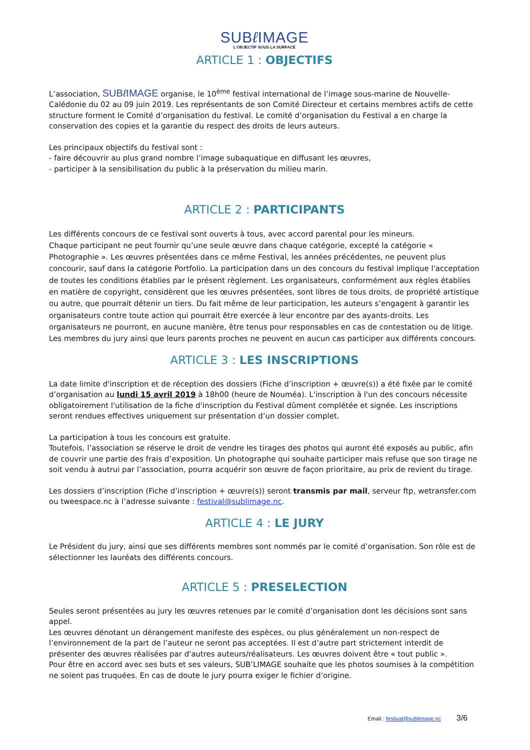SUBℓ IMAGE
L'OBJECTIF SOUS LA SURFACE
ARTICLE 1 : OBJECTIFS
L’association, SUBℓ IMAGE organise, le 10<sup>ème</sup> festival international de l’image sous-marine de Nouvelle-Calédonie du 02 au 09 juin 2019. Les représentants de son Comité Directeur et certains membres actifs de cette structure forment le Comité d’organisation du festival. Le comité d’organisation du Festival a en charge la conservation des copies et la garantie du respect des droits de leurs auteurs.
Les principaux objectifs du festival sont :
- faire découvrir au plus grand nombre l’image subaquatique en diffusant les œuvres,
- participer à la sensibilisation du public à la préservation du milieu marin.
ARTICLE 2 : PARTICIPANTS
Les différents concours de ce festival sont ouverts à tous, avec accord parental pour les mineurs.
Chaque participant ne peut fournir qu’une seule œuvre dans chaque catégorie, excepté la catégorie « Photographie ». Les œuvres présentées dans ce même Festival, les années précédentes, ne peuvent plus concourir, sauf dans la catégorie Portfolio. La participation dans un des concours du festival implique l'acceptation de toutes les conditions établies par le présent règlement. Les organisateurs, conformément aux règles établies en matière de copyright, considèrent que les œuvres présentées, sont libres de tous droits, de propriété artistique ou autre, que pourrait détenir un tiers. Du fait même de leur participation, les auteurs s’engagent à garantir les organisateurs contre toute action qui pourrait être exercée à leur encontre par des ayants-droits. Les organisateurs ne pourront, en aucune manière, être tenus pour responsables en cas de contestation ou de litige.
Les membres du jury ainsi que leurs parents proches ne peuvent en aucun cas participer aux différents concours.
ARTICLE 3 : LES INSCRIPTIONS
La date limite d'inscription et de réception des dossiers (Fiche d’inscription + œuvre(s)) a été fixée par le comité d’organisation au lundi 15 avril 2019 à 18h00 (heure de Nouméa). L'inscription à l'un des concours nécessite obligatoirement l'utilisation de la fiche d'inscription du Festival dûment complétée et signée. Les inscriptions seront rendues effectives uniquement sur présentation d’un dossier complet.
La participation à tous les concours est gratuite.
Toutefois, l’association se réserve le droit de vendre les tirages des photos qui auront été exposés au public, afin de couvrir une partie des frais d’exposition. Un photographe qui souhaite participer mais refuse que son tirage ne soit vendu à autrui par l’association, pourra acquérir son œuvre de façon prioritaire, au prix de revient du tirage.
Les dossiers d’inscription (Fiche d’inscription + œuvre(s)) seront transmis par mail, serveur ftp, wetransfer.com ou tweespace.nc à l’adresse suivante : festival@sublimage.nc.
ARTICLE 4 : LE JURY
Le Président du jury, ainsi que ses différents membres sont nommés par le comité d’organisation. Son rôle est de sélectionner les lauréats des différents concours.
ARTICLE 5 : PRESELECTION
Seules seront présentées au jury les œuvres retenues par le comité d’organisation dont les décisions sont sans appel.
Les œuvres dénotant un dérangement manifeste des espèces, ou plus généralement un non-respect de l’environnement de la part de l’auteur ne seront pas acceptées. Il est d’autre part strictement interdit de présenter des œuvres réalisées par d'autres auteurs/réalisateurs. Les œuvres doivent être « tout public ».
Pour être en accord avec ses buts et ses valeurs, SUB’LIMAGE souhaite que les photos soumises à la compétition ne soient pas truquées. En cas de doute le jury pourra exiger le fichier d’origine.
Email : festival@sublimage.nc 3/6